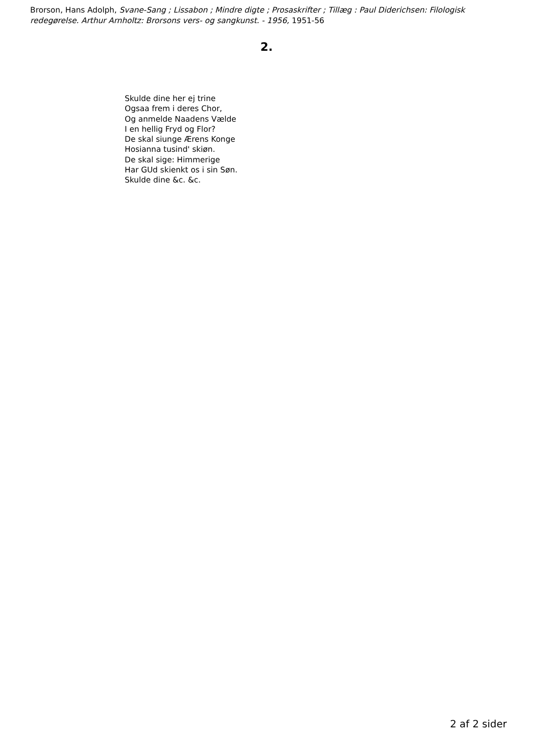Brorson, Hans Adolph, Svane-Sang ; Lissabon ; Mindre digte ; Prosaskrifter ; Tillæg : Paul Diderichsen: Filologisk redegørelse. Arthur Arnholtz: Brorsons vers- og sangkunst. - 1956, 1951-56
2.
Skulde dine her ej trine
Ogsaa frem i deres Chor,
Og anmelde Naadens Vælde
I en hellig Fryd og Flor?
De skal siunge Ærens Konge
Hosianna tusind' skiøn.
De skal sige: Himmerige
Har GUd skienkt os i sin Søn.
Skulde dine &c. &c.
2 af 2 sider